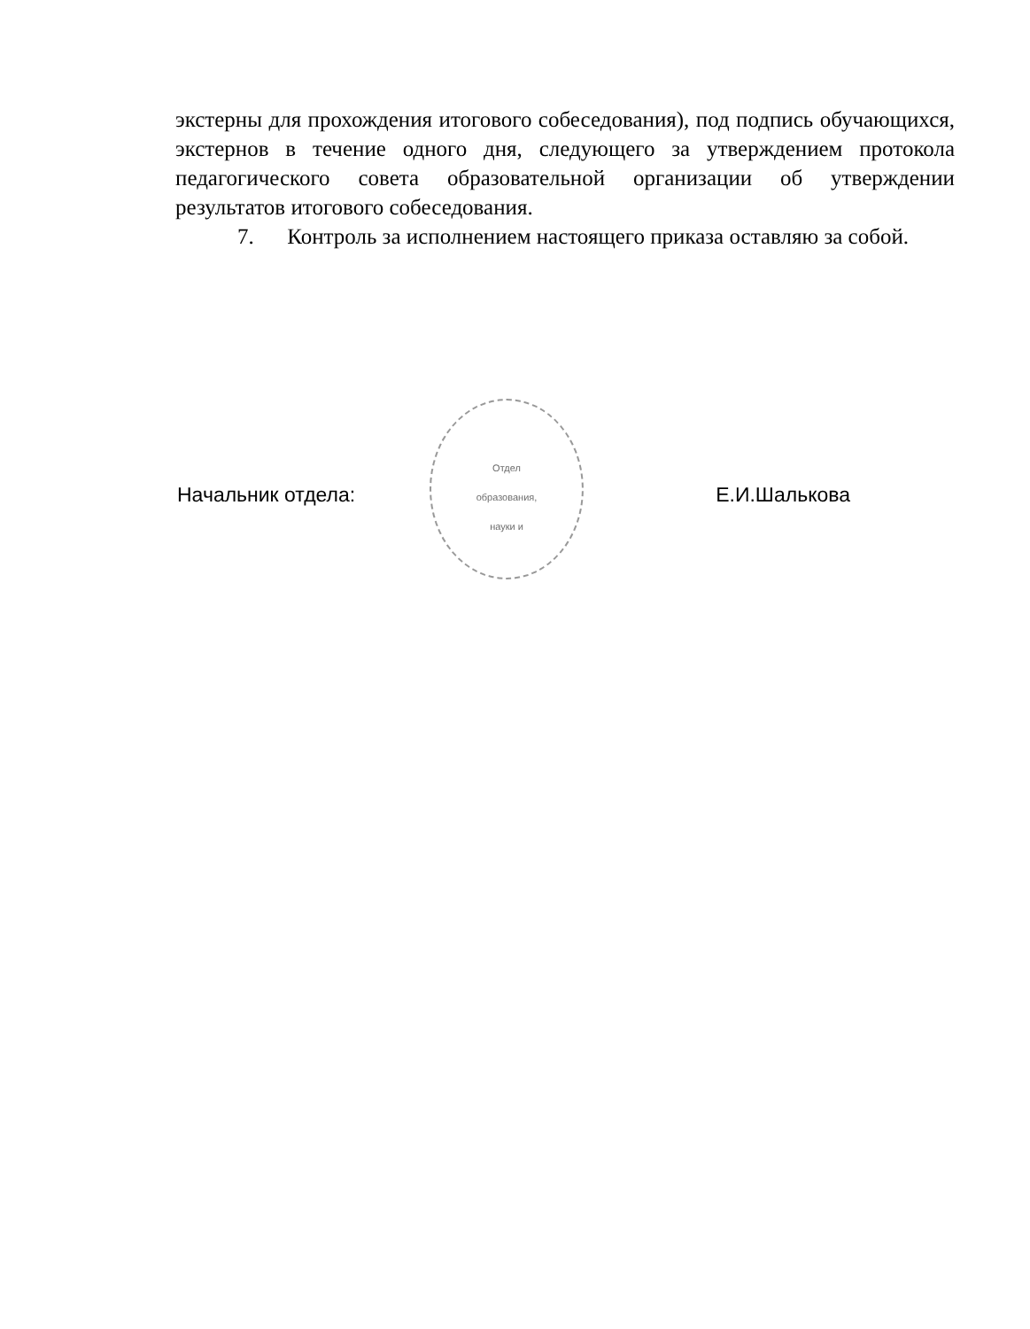Отдел
образования,
науки и
экстерны для прохождения итогового собеседования), под подпись обучающихся, экстернов в течение одного дня, следующего за утверждением протокола педагогического совета образовательной организации об утверждении результатов итогового собеседования.
7. Контроль за исполнением настоящего приказа оставляю за собой.
Начальник отдела: Е.И.Шалькова